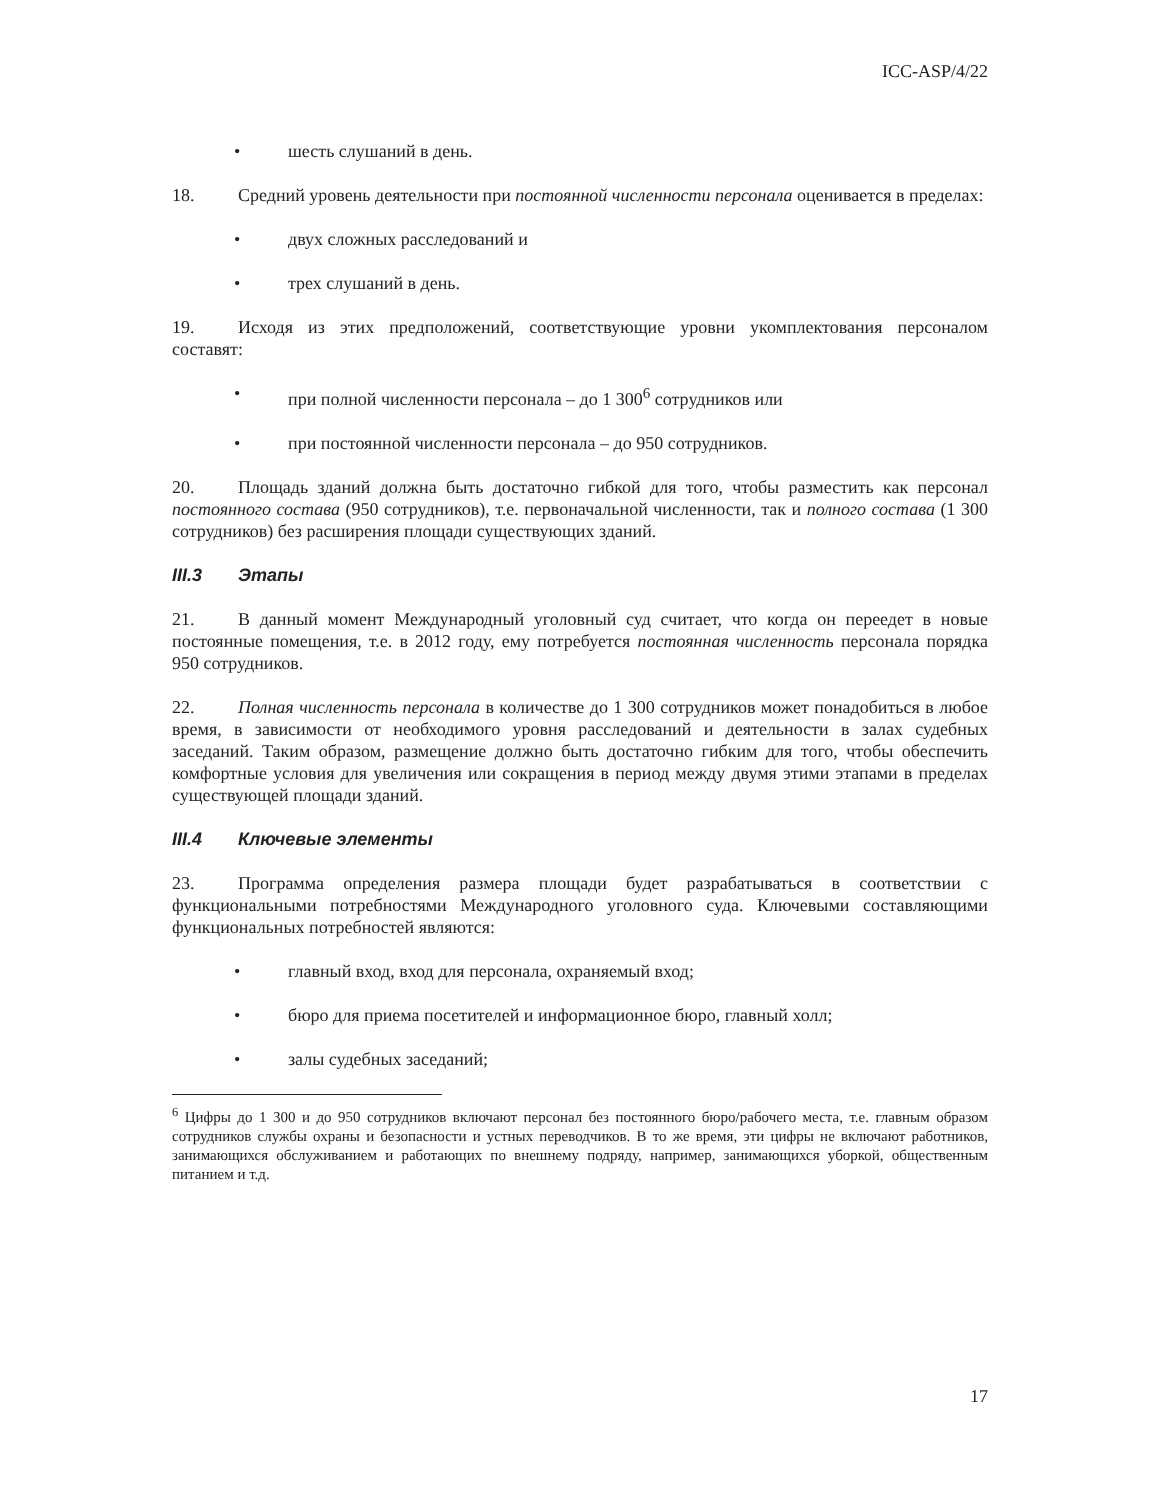ICC-ASP/4/22
• шесть слушаний в день.
18. Средний уровень деятельности при постоянной численности персонала оценивается в пределах:
• двух сложных расследований и
• трех слушаний в день.
19. Исходя из этих предположений, соответствующие уровни укомплектования персоналом составят:
• при полной численности персонала – до 1 300<sup>6</sup> сотрудников или
• при постоянной численности персонала – до 950 сотрудников.
20. Площадь зданий должна быть достаточно гибкой для того, чтобы разместить как персонал постоянного состава (950 сотрудников), т.е. первоначальной численности, так и полного состава (1 300 сотрудников) без расширения площади существующих зданий.
III.3 Этапы
21. В данный момент Международный уголовный суд считает, что когда он переедет в новые постоянные помещения, т.е. в 2012 году, ему потребуется постоянная численность персонала порядка 950 сотрудников.
22. Полная численность персонала в количестве до 1 300 сотрудников может понадобиться в любое время, в зависимости от необходимого уровня расследований и деятельности в залах судебных заседаний. Таким образом, размещение должно быть достаточно гибким для того, чтобы обеспечить комфортные условия для увеличения или сокращения в период между двумя этими этапами в пределах существующей площади зданий.
III.4 Ключевые элементы
23. Программа определения размера площади будет разрабатываться в соответствии с функциональными потребностями Международного уголовного суда. Ключевыми составляющими функциональных потребностей являются:
• главный вход, вход для персонала, охраняемый вход;
• бюро для приема посетителей и информационное бюро, главный холл;
• залы судебных заседаний;
<sup>6</sup> Цифры до 1 300 и до 950 сотрудников включают персонал без постоянного бюро/рабочего места, т.е. главным образом сотрудников службы охраны и безопасности и устных переводчиков. В то же время, эти цифры не включают работников, занимающихся обслуживанием и работающих по внешнему подряду, например, занимающихся уборкой, общественным питанием и т.д.
17